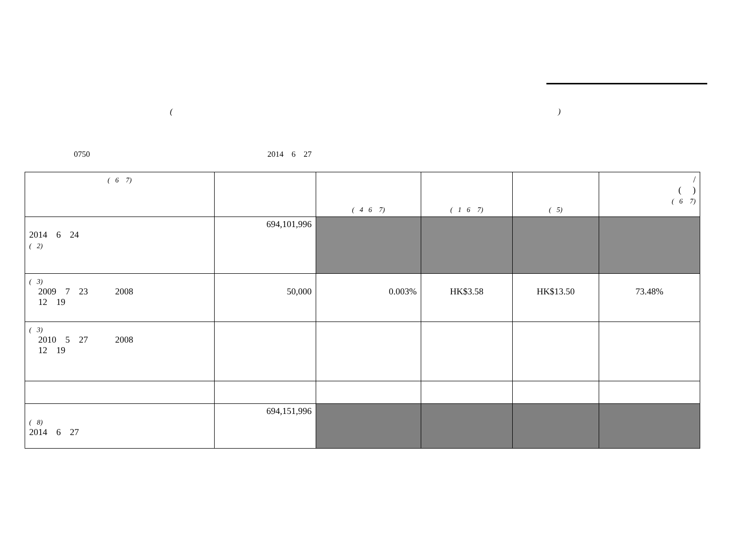( )
0750 2014 6 27
| ( 6 7) | | ( 4 6 7) | ( 1 6 7) | ( 5) | / ( ) ( 6 7) |
| --- | --- | --- | --- | --- | --- |
| 2014 6 24 ( 2) | 694,101,996 | | | | |
| ( 3) 2009 7 23 2008 12 19 | 50,000 | 0.003% | HK$3.58 | HK$13.50 | 73.48% |
| ( 3) 2010 5 27 2008 12 19 | | | | | |
| ( 8) 2014 6 27 | 694,151,996 | | | | |